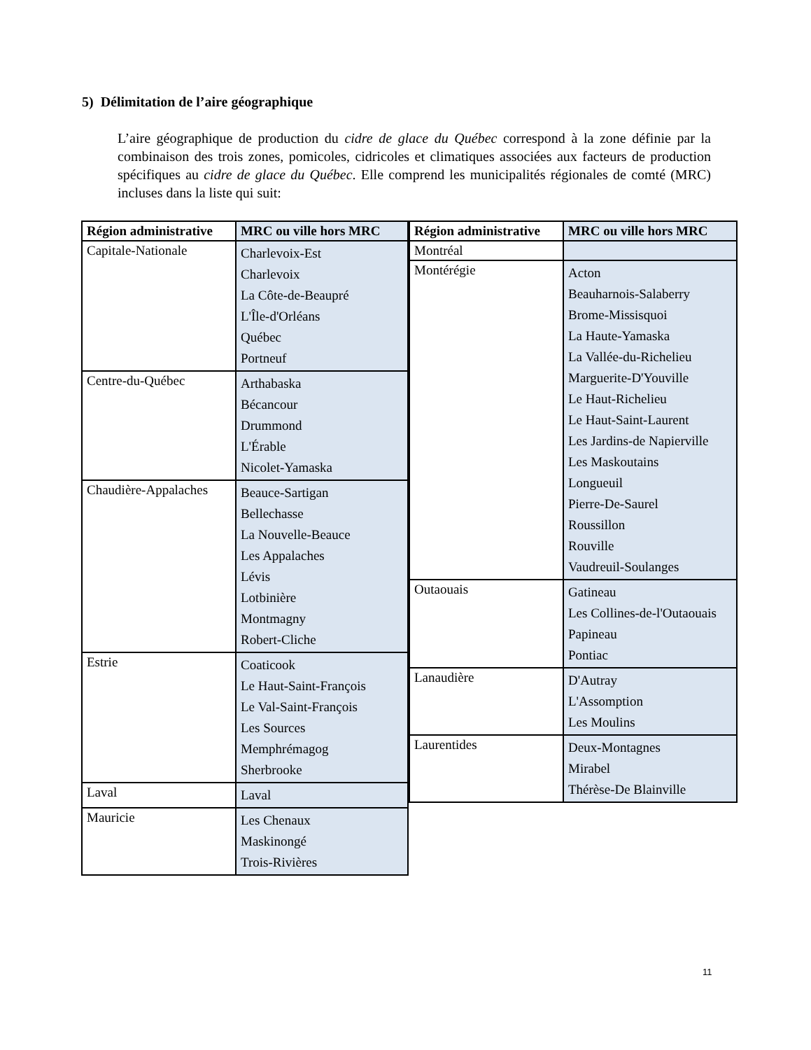5) Délimitation de l’aire géographique
L’aire géographique de production du cidre de glace du Québec correspond à la zone définie par la combinaison des trois zones, pomicoles, cidricoles et climatiques associées aux facteurs de production spécifiques au cidre de glace du Québec. Elle comprend les municipalités régionales de comté (MRC) incluses dans la liste qui suit:
| Région administrative | MRC ou ville hors MRC |
| --- | --- |
| Capitale-Nationale | Charlevoix-Est Charlevoix La Côte-de-Beaupré L'Île-d'Orléans Québec Portneuf |
| Centre-du-Québec | Arthabaska Bécancour Drummond L'Érable Nicolet-Yamaska |
| Chaudière-Appalaches | Beauce-Sartigan Bellechasse La Nouvelle-Beauce Les Appalaches Lévis Lotbinière Montmagny Robert-Cliche |
| Estrie | Coaticook Le Haut-Saint-François Le Val-Saint-François Les Sources Memphrémagog Sherbrooke |
| Laval | Laval |
| Mauricie | Les Chenaux Maskinongé Trois-Rivières |
| Région administrative | MRC ou ville hors MRC |
| --- | --- |
| Montréal | |
| Montérégie | Acton Beauharnois-Salaberry Brome-Missisquoi La Haute-Yamaska La Vallée-du-Richelieu Marguerite-D'Youville Le Haut-Richelieu Le Haut-Saint-Laurent Les Jardins-de Napierville Les Maskoutains Longueuil Pierre-De-Saurel Roussillon Rouville Vaudreuil-Soulanges |
| Outaouais | Gatineau Les Collines-de-l'Outaouais Papineau Pontiac |
| Lanaudière | D'Autray L'Assomption Les Moulins |
| Laurentides | Deux-Montagnes Mirabel Thérèse-De Blainville |
11